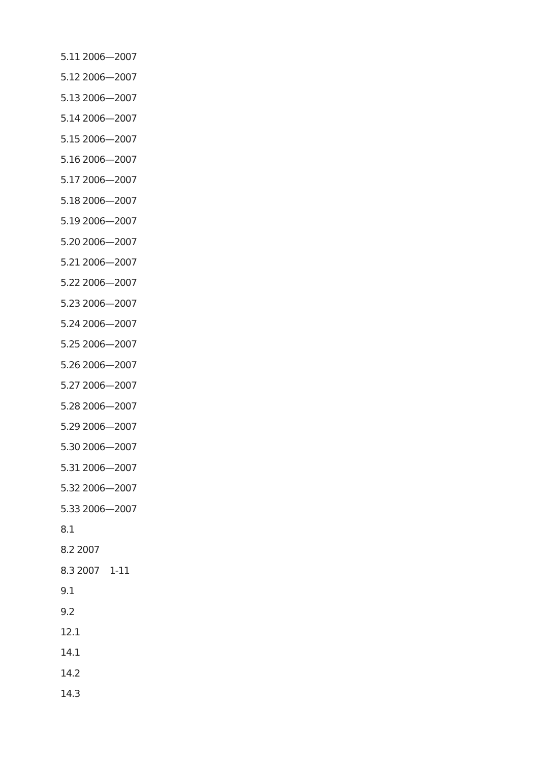5.11 2006—2007
5.12 2006—2007
5.13 2006—2007
5.14 2006—2007
5.15 2006—2007
5.16 2006—2007
5.17 2006—2007
5.18 2006—2007
5.19 2006—2007
5.20 2006—2007
5.21 2006—2007
5.22 2006—2007
5.23 2006—2007
5.24 2006—2007
5.25 2006—2007
5.26 2006—2007
5.27 2006—2007
5.28 2006—2007
5.29 2006—2007
5.30 2006—2007
5.31 2006—2007
5.32 2006—2007
5.33 2006—2007
8.1
8.2 2007
8.3 2007 1-11
9.1
9.2
12.1
14.1
14.2
14.3